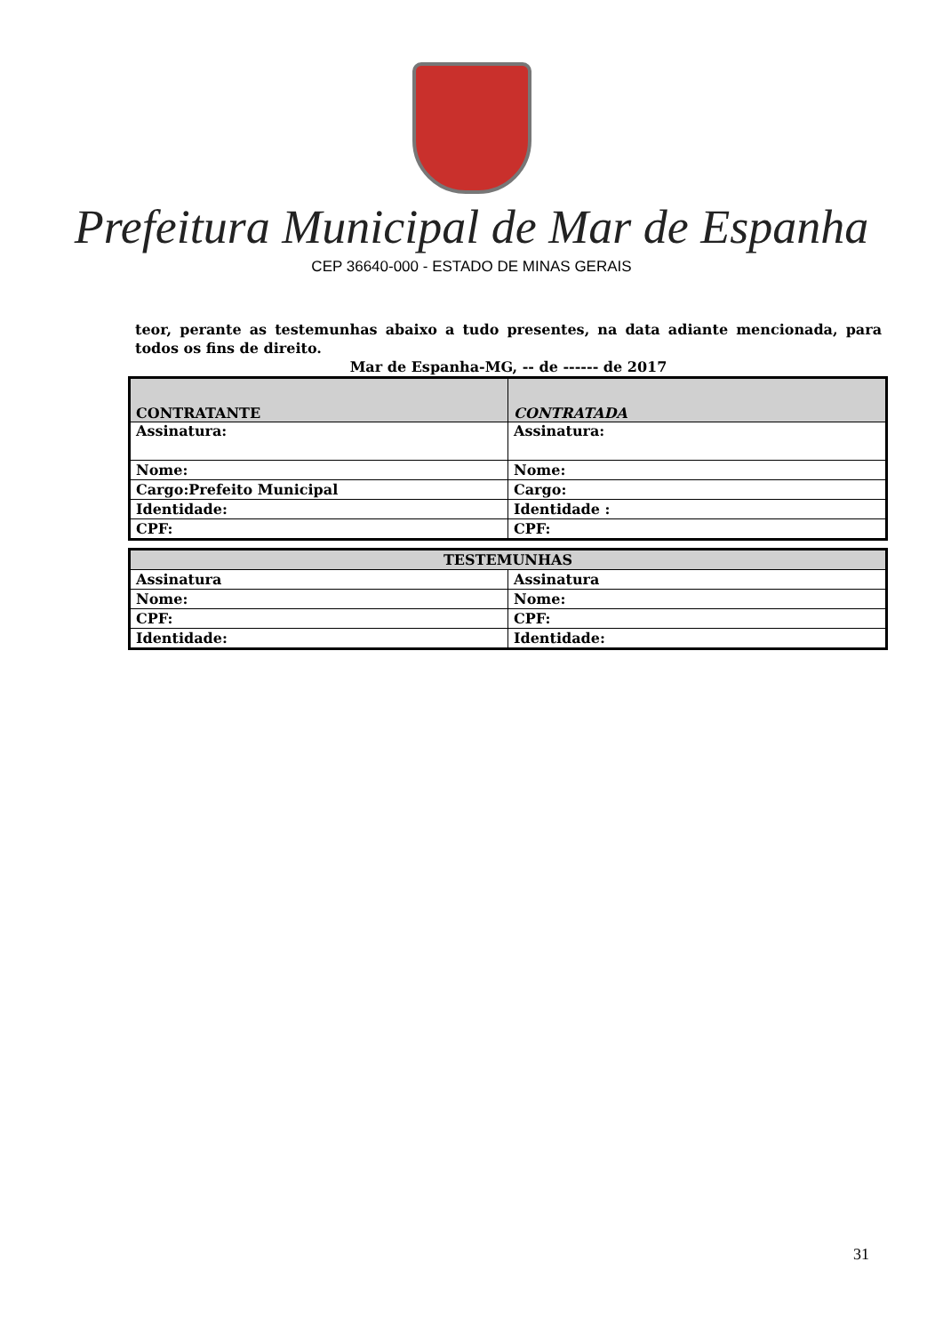Prefeitura Municipal de Mar de Espanha
CEP 36640-000 - ESTADO DE MINAS GERAIS
teor, perante as testemunhas abaixo a tudo presentes, na data adiante mencionada, para todos os fins de direito.
Mar de Espanha-MG, -- de ------ de 2017
| CONTRATANTE | CONTRATADA |
| --- | --- |
| Assinatura: | Assinatura: |
| Nome: | Nome: |
| Cargo:Prefeito Municipal | Cargo: |
| Identidade: | Identidade : |
| CPF: | CPF: |
| TESTEMUNHAS | |
| --- | --- |
| Assinatura | Assinatura |
| Nome: | Nome: |
| CPF: | CPF: |
| Identidade: | Identidade: |
31